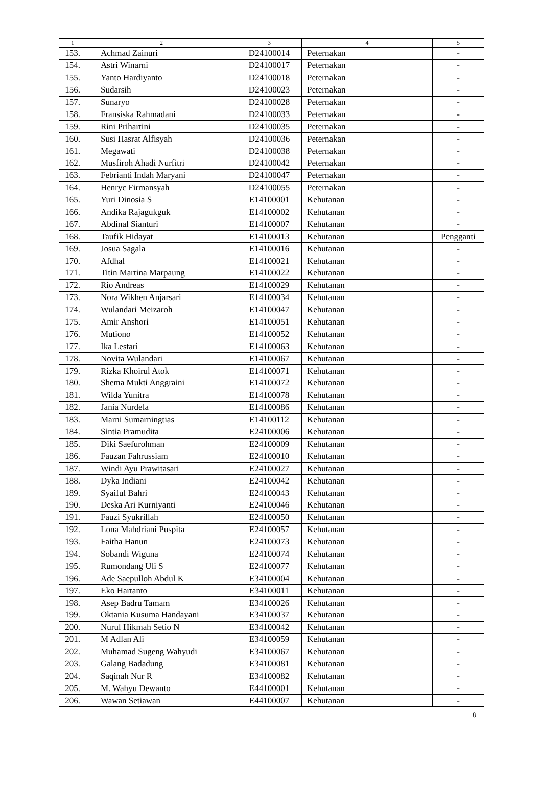| 1 | 2 | 3 | 4 | 5 |
| --- | --- | --- | --- | --- |
| 153. | Achmad Zainuri | D24100014 | Peternakan | - |
| 154. | Astri Winarni | D24100017 | Peternakan | - |
| 155. | Yanto Hardiyanto | D24100018 | Peternakan | - |
| 156. | Sudarsih | D24100023 | Peternakan | - |
| 157. | Sunaryo | D24100028 | Peternakan | - |
| 158. | Fransiska Rahmadani | D24100033 | Peternakan | - |
| 159. | Rini Prihartini | D24100035 | Peternakan | - |
| 160. | Susi Hasrat Alfisyah | D24100036 | Peternakan | - |
| 161. | Megawati | D24100038 | Peternakan | - |
| 162. | Musfiroh Ahadi Nurfitri | D24100042 | Peternakan | - |
| 163. | Febrianti Indah Maryani | D24100047 | Peternakan | - |
| 164. | Henryc Firmansyah | D24100055 | Peternakan | - |
| 165. | Yuri Dinosia S | E14100001 | Kehutanan | - |
| 166. | Andika Rajagukguk | E14100002 | Kehutanan | - |
| 167. | Abdinal Sianturi | E14100007 | Kehutanan | - |
| 168. | Taufik Hidayat | E14100013 | Kehutanan | Pengganti |
| 169. | Josua Sagala | E14100016 | Kehutanan | - |
| 170. | Afdhal | E14100021 | Kehutanan | - |
| 171. | Titin Martina Marpaung | E14100022 | Kehutanan | - |
| 172. | Rio Andreas | E14100029 | Kehutanan | - |
| 173. | Nora Wikhen Anjarsari | E14100034 | Kehutanan | - |
| 174. | Wulandari Meizaroh | E14100047 | Kehutanan | - |
| 175. | Amir Anshori | E14100051 | Kehutanan | - |
| 176. | Mutiono | E14100052 | Kehutanan | - |
| 177. | Ika Lestari | E14100063 | Kehutanan | - |
| 178. | Novita Wulandari | E14100067 | Kehutanan | - |
| 179. | Rizka Khoirul Atok | E14100071 | Kehutanan | - |
| 180. | Shema Mukti Anggraini | E14100072 | Kehutanan | - |
| 181. | Wilda Yunitra | E14100078 | Kehutanan | - |
| 182. | Jania Nurdela | E14100086 | Kehutanan | - |
| 183. | Marni Sumarningtias | E14100112 | Kehutanan | - |
| 184. | Sintia Pramudita | E24100006 | Kehutanan | - |
| 185. | Diki Saefurohman | E24100009 | Kehutanan | - |
| 186. | Fauzan Fahrussiam | E24100010 | Kehutanan | - |
| 187. | Windi Ayu Prawitasari | E24100027 | Kehutanan | - |
| 188. | Dyka Indiani | E24100042 | Kehutanan | - |
| 189. | Syaiful Bahri | E24100043 | Kehutanan | - |
| 190. | Deska Ari Kurniyanti | E24100046 | Kehutanan | - |
| 191. | Fauzi Syukrillah | E24100050 | Kehutanan | - |
| 192. | Lona Mahdriani Puspita | E24100057 | Kehutanan | - |
| 193. | Faitha Hanun | E24100073 | Kehutanan | - |
| 194. | Sobandi Wiguna | E24100074 | Kehutanan | - |
| 195. | Rumondang Uli S | E24100077 | Kehutanan | - |
| 196. | Ade Saepulloh Abdul K | E34100004 | Kehutanan | - |
| 197. | Eko Hartanto | E34100011 | Kehutanan | - |
| 198. | Asep Badru Tamam | E34100026 | Kehutanan | - |
| 199. | Oktania Kusuma Handayani | E34100037 | Kehutanan | - |
| 200. | Nurul Hikmah Setio N | E34100042 | Kehutanan | - |
| 201. | M Adlan Ali | E34100059 | Kehutanan | - |
| 202. | Muhamad Sugeng Wahyudi | E34100067 | Kehutanan | - |
| 203. | Galang Badadung | E34100081 | Kehutanan | - |
| 204. | Saqinah Nur R | E34100082 | Kehutanan | - |
| 205. | M. Wahyu Dewanto | E44100001 | Kehutanan | - |
| 206. | Wawan Setiawan | E44100007 | Kehutanan | - |
8